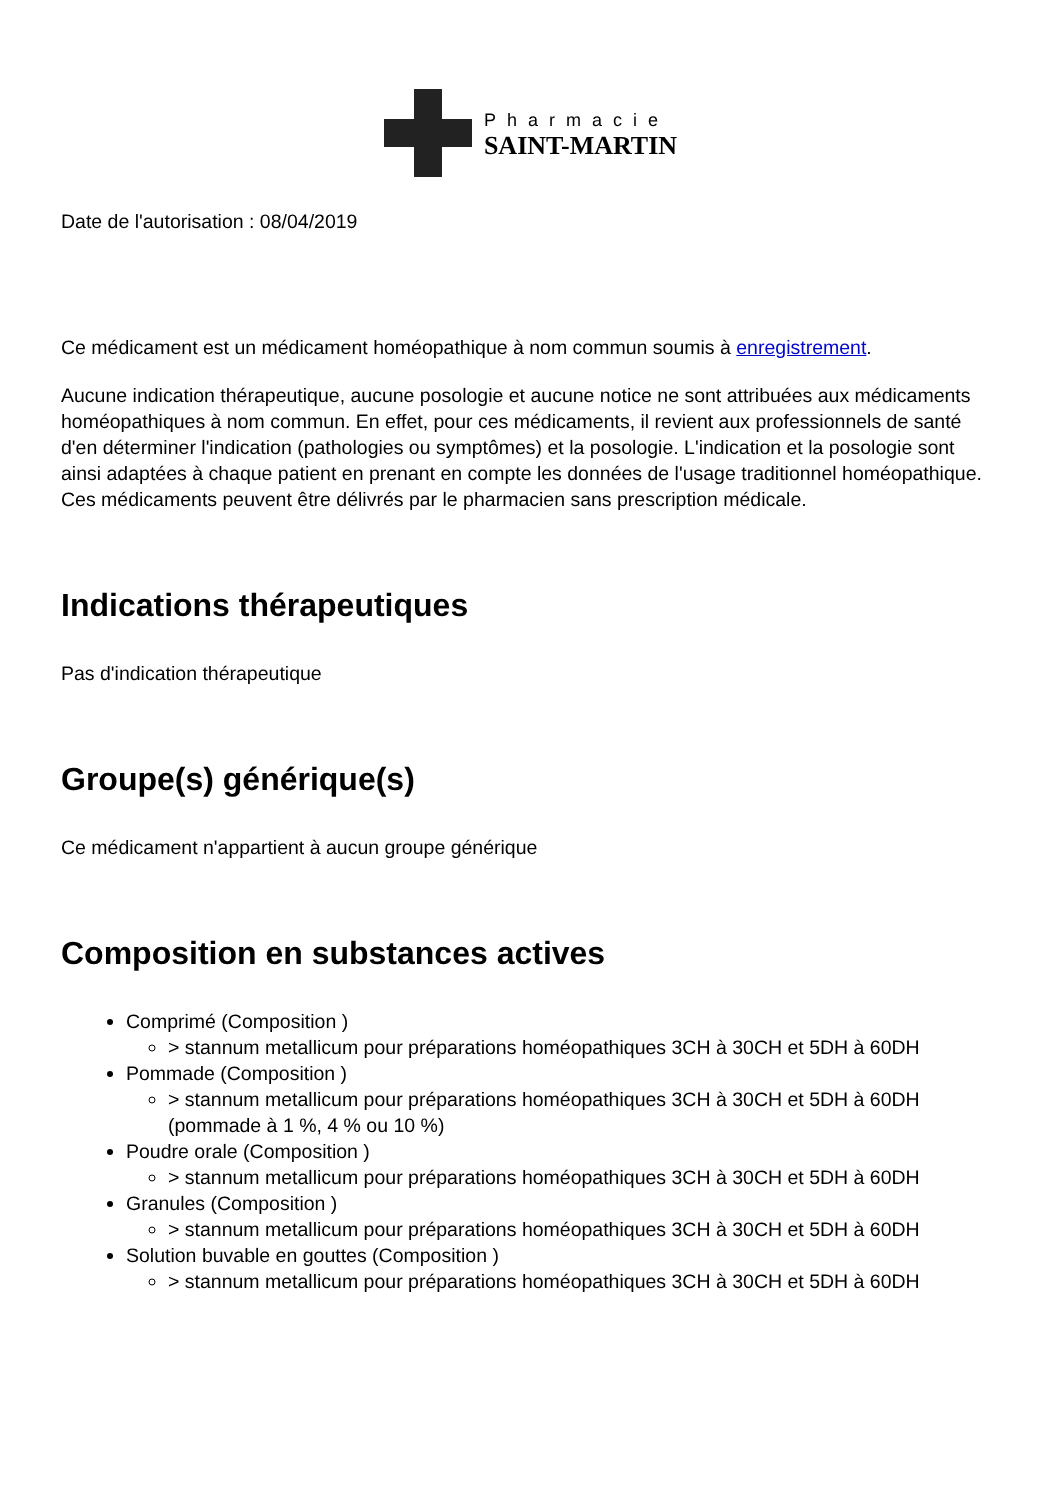Pharmacie
SAINT-MARTIN
Date de l'autorisation : 08/04/2019
Ce médicament est un médicament homéopathique à nom commun soumis à enregistrement.
Aucune indication thérapeutique, aucune posologie et aucune notice ne sont attribuées aux médicaments homéopathiques à nom commun. En effet, pour ces médicaments, il revient aux professionnels de santé d'en déterminer l'indication (pathologies ou symptômes) et la posologie. L'indication et la posologie sont ainsi adaptées à chaque patient en prenant en compte les données de l'usage traditionnel homéopathique. Ces médicaments peuvent être délivrés par le pharmacien sans prescription médicale.
Indications thérapeutiques
Pas d'indication thérapeutique
Groupe(s) générique(s)
Ce médicament n'appartient à aucun groupe générique
Composition en substances actives
Comprimé (Composition )
> stannum metallicum pour préparations homéopathiques 3CH à 30CH et 5DH à 60DH
Pommade (Composition )
> stannum metallicum pour préparations homéopathiques 3CH à 30CH et 5DH à 60DH (pommade à 1 %, 4 % ou 10 %)
Poudre orale (Composition )
> stannum metallicum pour préparations homéopathiques 3CH à 30CH et 5DH à 60DH
Granules (Composition )
> stannum metallicum pour préparations homéopathiques 3CH à 30CH et 5DH à 60DH
Solution buvable en gouttes (Composition )
> stannum metallicum pour préparations homéopathiques 3CH à 30CH et 5DH à 60DH